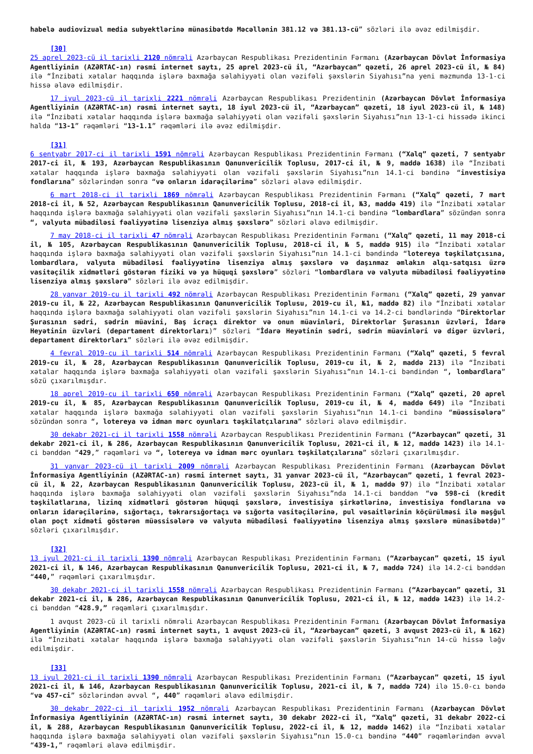habelə audiovizual media subyektlərinə münasibətdə Məcəllənin 381.12 və 381.13-cü” sözləri ilə əvəz edilmişdir.
[30]
25 aprel 2023-cü il tarixli 2120 nömrəli Azərbaycan Respublikası Prezidentinin Fərmanı (Azərbaycan Dövlət İnformasiya Agentliyinin (AZƏRTAC-ın) rəsmi internet saytı, 25 aprel 2023-cü il, “Azərbaycan” qəzeti, 26 aprel 2023-cü il, № 84) ilə “İnzibati xətalar haqqında işlərə baxmağa səlahiyyəti olan vəzifəli şəxslərin Siyahısı”na yeni məzmunda 13-1-ci hissə əlavə edilmişdir.
17 iyul 2023-cü il tarixli 2221 nömrəli Azərbaycan Respublikası Prezidentinin (Azərbaycan Dövlət İnformasiya Agentliyinin (AZƏRTAC-ın) rəsmi internet saytı, 18 iyul 2023-cü il, “Azərbaycan” qəzeti, 18 iyul 2023-cü il, № 148) ilə “İnzibati xətalar haqqında işlərə baxmağa səlahiyyəti olan vəzifəli şəxslərin Siyahısı”nın 13-1-ci hissədə ikinci halda “13-1” rəqəmləri “13-1.1” rəqəmləri ilə əvəz edilmişdir.
[31]
6 sentyabr 2017-ci il tarixli 1591 nömrəli Azərbaycan Respublikası Prezidentinin Fərmanı (“Xalq” qəzeti, 7 sentyabr 2017-ci il, № 193, Azərbaycan Respublikasının Qanunvericilik Toplusu, 2017-ci il, № 9, maddə 1638) ilə “İnzibati xətalar haqqında işlərə baxmağa səlahiyyəti olan vəzifəli şəxslərin Siyahısı”nın 14.1-ci bəndinə “investisiya fondlarına” sözlərindən sonra “və onların idarəçilərinə” sözləri əlavə edilmişdir.
6 mart 2018-ci il tarixli 1869 nömrəli Azərbaycan Respublikası Prezidentinin Fərmanı (“Xalq” qəzeti, 7 mart 2018-ci il, № 52, Azərbaycan Respublikasının Qanunvericilik Toplusu, 2018-ci il, №3, maddə 419) ilə “İnzibati xətalar haqqında işlərə baxmağa səlahiyyəti olan vəzifəli şəxslərin Siyahısı”nın 14.1-ci bəndinə “lombardlara” sözündən sonra “, valyuta mübadiləsi fəaliyyətinə lisenziya almış şəxslərə” sözləri əlavə edilmişdir.
7 may 2018-ci il tarixli 47 nömrəli Azərbaycan Respublikası Prezidentinin Fərmanı (“Xalq” qəzeti, 11 may 2018-ci il, № 105, Azərbaycan Respublikasının Qanunvericilik Toplusu, 2018-ci il, № 5, maddə 915) ilə “İnzibati xətalar haqqında işlərə baxmağa səlahiyyəti olan vəzifəli şəxslərin Siyahısı”nın 14.1-ci bəndində “lotereya təşkilatçısına, lombardlara, valyuta mübadiləsi fəaliyyətinə lisenziya almış şəxslərə və daşınmaz əmlakın alqı-satqısı üzrə vasitəçilik xidmətləri göstərən fiziki və ya hüquqi şəxslərə” sözləri “lombardlara və valyuta mübadiləsi fəaliyyətinə lisenziya almış şəxslərə” sözləri ilə əvəz edilmişdir.
28 yanvar 2019-cu il tarixli 492 nömrəli Azərbaycan Respublikası Prezidentinin Fərmanı (“Xalq” qəzeti, 29 yanvar 2019-cu il, № 22, Azərbaycan Respublikasının Qanunvericilik Toplusu, 2019-cu il, №1, maddə 82) ilə “İnzibati xətalar haqqında işlərə baxmağa səlahiyyəti olan vəzifəli şəxslərin Siyahısı”nın 14.1-ci və 14.2-ci bəndlərində “Direktorlar Şurasının sədri, sədrin müavini, Baş icraçı direktor və onun müavinləri, Direktorlar Şurasının üzvləri, İdarə Heyətinin üzvləri (departament direktorları)” sözləri “İdarə Heyətinin sədri, sədrin müavinləri və digər üzvləri, departament direktorları” sözləri ilə əvəz edilmişdir.
4 fevral 2019-cu il tarixli 514 nömrəli Azərbaycan Respublikası Prezidentinin Fərmanı (“Xalq” qəzeti, 5 fevral 2019-cu il, № 28, Azərbaycan Respublikasının Qanunvericilik Toplusu, 2019-cu il, № 2, maddə 213) ilə “İnzibati xətalar haqqında işlərə baxmağa səlahiyyəti olan vəzifəli şəxslərin Siyahısı”nın 14.1-ci bəndindən “, lombardlara” sözü çıxarılmışdır.
18 aprel 2019-cu il tarixli 650 nömrəli Azərbaycan Respublikası Prezidentinin Fərmanı (“Xalq” qəzeti, 20 aprel 2019-cu il, № 85, Azərbaycan Respublikasının Qanunvericilik Toplusu, 2019-cu il, № 4, maddə 649) ilə “İnzibati xətalar haqqında işlərə baxmağa səlahiyyəti olan vəzifəli şəxslərin Siyahısı”nın 14.1-ci bəndinə “müəssisələrə” sözündən sonra “, lotereya və idman mərc oyunları təşkilatçılarına” sözləri əlavə edilmişdir.
30 dekabr 2021-ci il tarixli 1558 nömrəli Azərbaycan Respublikası Prezidentinin Fərmanı (“Azərbaycan” qəzeti, 31 dekabr 2021-ci il, № 286, Azərbaycan Respublikasının Qanunvericilik Toplusu, 2021-ci il, № 12, maddə 1423) ilə 14.1-ci bənddən “429,” rəqəmləri və “, lotereya və idman mərc oyunları təşkilatçılarına” sözləri çıxarılmışdır.
31 yanvar 2023-cü il tarixli 2009 nömrəli Azərbaycan Respublikası Prezidentinin Fərmanı (Azərbaycan Dövlət İnformasiya Agentliyinin (AZƏRTAC-ın) rəsmi internet saytı, 31 yanvar 2023-cü il, “Azərbaycan” qəzeti, 1 fevral 2023-cü il, № 22, Azərbaycan Respublikasının Qanunvericilik Toplusu, 2023-cü il, № 1, maddə 97) ilə “İnzibati xətalar haqqında işlərə baxmağa səlahiyyəti olan vəzifəli şəxslərin Siyahısı”nda 14.1-ci bənddən “və 598-ci (kredit təşkilatlarına, lizinq xidmətləri göstərən hüquqi şəxslərə, investisiya şirkətlərinə, investisiya fondlarına və onların idarəçilərinə, sığortaçı, təkrarsığortaçı və sığorta vasitəçilərinə, pul vəsaitlərinin köçürülməsi ilə məşğul olan poçt xidməti göstərən müəssisələrə və valyuta mübadiləsi fəaliyyətinə lisenziya almış şəxslərə münasibətdə)” sözləri çıxarılmışdır.
[32]
13 iyul 2021-ci il tarixli 1390 nömrəli Azərbaycan Respublikası Prezidentinin Fərmanı (“Azərbaycan” qəzeti, 15 iyul 2021-ci il, № 146, Azərbaycan Respublikasının Qanunvericilik Toplusu, 2021-ci il, № 7, maddə 724) ilə 14.2-ci bənddən “440,” rəqəmləri çıxarılmışdır.
30 dekabr 2021-ci il tarixli 1558 nömrəli Azərbaycan Respublikası Prezidentinin Fərmanı (“Azərbaycan” qəzeti, 31 dekabr 2021-ci il, № 286, Azərbaycan Respublikasının Qanunvericilik Toplusu, 2021-ci il, № 12, maddə 1423) ilə 14.2-ci bənddən “428.9,” rəqəmləri çıxarılmışdır.
1 avqust 2023-cü il tarixli nömrəli Azərbaycan Respublikası Prezidentinin Fərmanı (Azərbaycan Dövlət İnformasiya Agentliyinin (AZƏRTAC-ın) rəsmi internet saytı, 1 avqust 2023-cü il, “Azərbaycan” qəzeti, 3 avqust 2023-cü il, № 162) ilə “İnzibati xətalar haqqında işlərə baxmağa səlahiyyəti olan vəzifəli şəxslərin Siyahısı”nın 14-cü hissə ləğv edilmişdir.
[33]
13 iyul 2021-ci il tarixli 1390 nömrəli Azərbaycan Respublikası Prezidentinin Fərmanı (“Azərbaycan” qəzeti, 15 iyul 2021-ci il, № 146, Azərbaycan Respublikasının Qanunvericilik Toplusu, 2021-ci il, № 7, maddə 724) ilə 15.0-cı bəndə “və 457-ci” sözlərindən əvvəl “, 440” rəqəmləri əlavə edilmişdir.
30 dekabr 2022-ci il tarixli 1952 nömrəli Azərbaycan Respublikası Prezidentinin Fərmanı (Azərbaycan Dövlət İnformasiya Agentliyinin (AZƏRTAC-ın) rəsmi internet saytı, 30 dekabr 2022-ci il, “Xalq” qəzeti, 31 dekabr 2022-ci il, № 288, Azərbaycan Respublikasının Qanunvericilik Toplusu, 2022-ci il, № 12, maddə 1462) ilə “İnzibati xətalar haqqında işlərə baxmağa səlahiyyəti olan vəzifəli şəxslərin Siyahısı”nın 15.0-cı bəndinə “440” rəqəmlərindən əvvəl “439-1,” rəqəmləri əlavə edilmişdir.